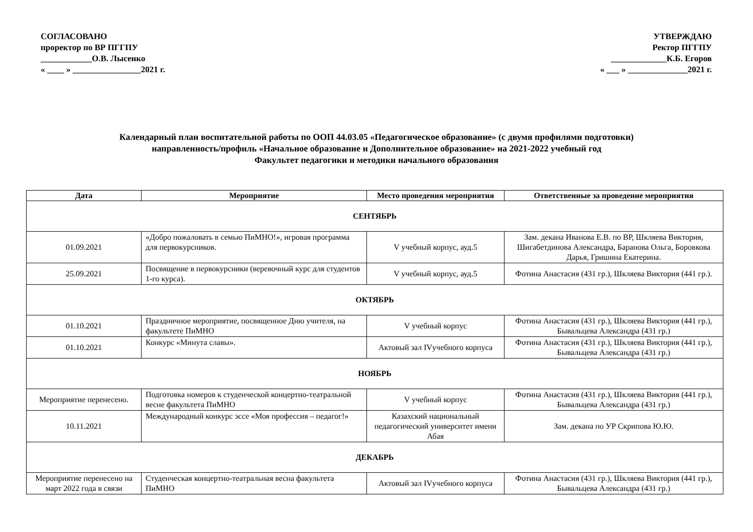СОГЛАСОВАНО
проректор по ВР ПГГПУ
____________О.В. Лысенко
« ____ » ________________2021 г.
УТВЕРЖДАЮ
Ректор ПГГПУ
_____________К.Б. Егоров
« ___ » ______________2021 г.
Календарный план воспитательной работы по ООП 44.03.05 «Педагогическое образование» (с двумя профилями подготовки)
направленность/профиль «Начальное образование и Дополнительное образование» на 2021-2022 учебный год
Факультет педагогики и методики начального образования
| Дата | Мероприятие | Место проведения мероприятия | Ответственные за проведение мероприятия |
| --- | --- | --- | --- |
| СЕНТЯБРЬ | | | |
| 01.09.2021 | «Добро пожаловать в семью ПиМНО!», игровая программа для первокурсников. | V учебный корпус, ауд.5 | Зам. декана Иванова Е.В. по ВР, Шкляева Виктория, Шигабетдинова Александра, Баранова Ольга, Боровкова Дарья, Гришина Екатерина. |
| 25.09.2021 | Посвящение в первокурсники (веревочный курс для студентов 1-го курса). | V учебный корпус, ауд.5 | Фотина Анастасия (431 гр.), Шкляева Виктория (441 гр.). |
| ОКТЯБРЬ | | | |
| 01.10.2021 | Праздничное мероприятие, посвященное Дню учителя, на факультете ПиМНО | V учебный корпус | Фотина Анастасия (431 гр.), Шкляева Виктория (441 гр.), Бывальцева Александра (431 гр.) |
| 01.10.2021 | Конкурс «Минута славы». | Актовый зал IVучебного корпуса | Фотина Анастасия (431 гр.), Шкляева Виктория (441 гр.), Бывальцева Александра (431 гр.) |
| НОЯБРЬ | | | |
| Мероприятие перенесено. | Подготовка номеров к студенческой концертно-театральной весне факультета ПиМНО | V учебный корпус | Фотина Анастасия (431 гр.), Шкляева Виктория (441 гр.), Бывальцева Александра (431 гр.) |
| 10.11.2021 | Международный конкурс эссе «Моя профессия – педагог!» | Казахский национальный педагогический университет имени Абая | Зам. декана по УР Скрипова Ю.Ю. |
| ДЕКАБРЬ | | | |
| Мероприятие перенесено на март 2022 года в связи | Студенческая концертно-театральная весна факультета ПиМНО | Актовый зал IVучебного корпуса | Фотина Анастасия (431 гр.), Шкляева Виктория (441 гр.), Бывальцева Александра (431 гр.) |